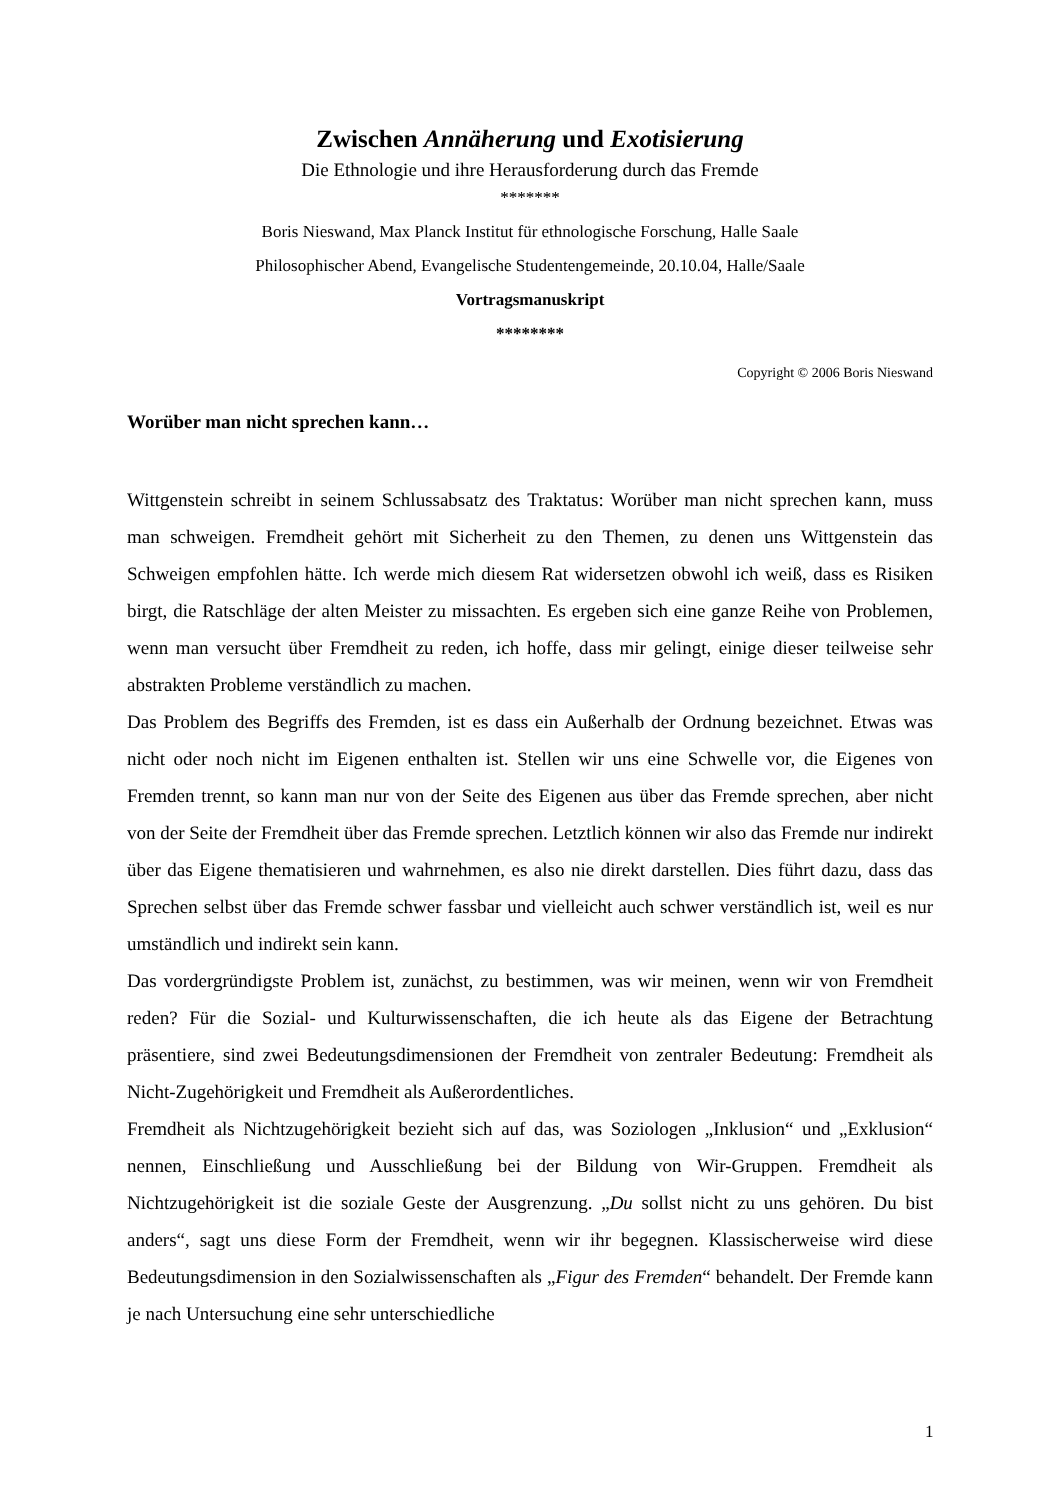Zwischen Annäherung und Exotisierung
Die Ethnologie und ihre Herausforderung durch das Fremde
*******
Boris Nieswand, Max Planck Institut für ethnologische Forschung, Halle Saale
Philosophischer Abend, Evangelische Studentengemeinde, 20.10.04, Halle/Saale
Vortragsmanuskript
********
Copyright © 2006 Boris Nieswand
Worüber man nicht sprechen kann…
Wittgenstein schreibt in seinem Schlussabsatz des Traktatus: Worüber man nicht sprechen kann, muss man schweigen. Fremdheit gehört mit Sicherheit zu den Themen, zu denen uns Wittgenstein das Schweigen empfohlen hätte. Ich werde mich diesem Rat widersetzen obwohl ich weiß, dass es Risiken birgt, die Ratschläge der alten Meister zu missachten. Es ergeben sich eine ganze Reihe von Problemen, wenn man versucht über Fremdheit zu reden, ich hoffe, dass mir gelingt, einige dieser teilweise sehr abstrakten Probleme verständlich zu machen.
Das Problem des Begriffs des Fremden, ist es dass ein Außerhalb der Ordnung bezeichnet. Etwas was nicht oder noch nicht im Eigenen enthalten ist. Stellen wir uns eine Schwelle vor, die Eigenes von Fremden trennt, so kann man nur von der Seite des Eigenen aus über das Fremde sprechen, aber nicht von der Seite der Fremdheit über das Fremde sprechen. Letztlich können wir also das Fremde nur indirekt über das Eigene thematisieren und wahrnehmen, es also nie direkt darstellen. Dies führt dazu, dass das Sprechen selbst über das Fremde schwer fassbar und vielleicht auch schwer verständlich ist, weil es nur umständlich und indirekt sein kann.
Das vordergründigste Problem ist, zunächst, zu bestimmen, was wir meinen, wenn wir von Fremdheit reden? Für die Sozial- und Kulturwissenschaften, die ich heute als das Eigene der Betrachtung präsentiere, sind zwei Bedeutungsdimensionen der Fremdheit von zentraler Bedeutung: Fremdheit als Nicht-Zugehörigkeit und Fremdheit als Außerordentliches.
Fremdheit als Nichtzugehörigkeit bezieht sich auf das, was Soziologen „Inklusion“ und „Exklusion“ nennen, Einschließung und Ausschließung bei der Bildung von Wir-Gruppen. Fremdheit als Nichtzugehörigkeit ist die soziale Geste der Ausgrenzung. „Du sollst nicht zu uns gehören. Du bist anders“, sagt uns diese Form der Fremdheit, wenn wir ihr begegnen. Klassischerweise wird diese Bedeutungsdimension in den Sozialwissenschaften als „Figur des Fremden“ behandelt. Der Fremde kann je nach Untersuchung eine sehr unterschiedliche
1